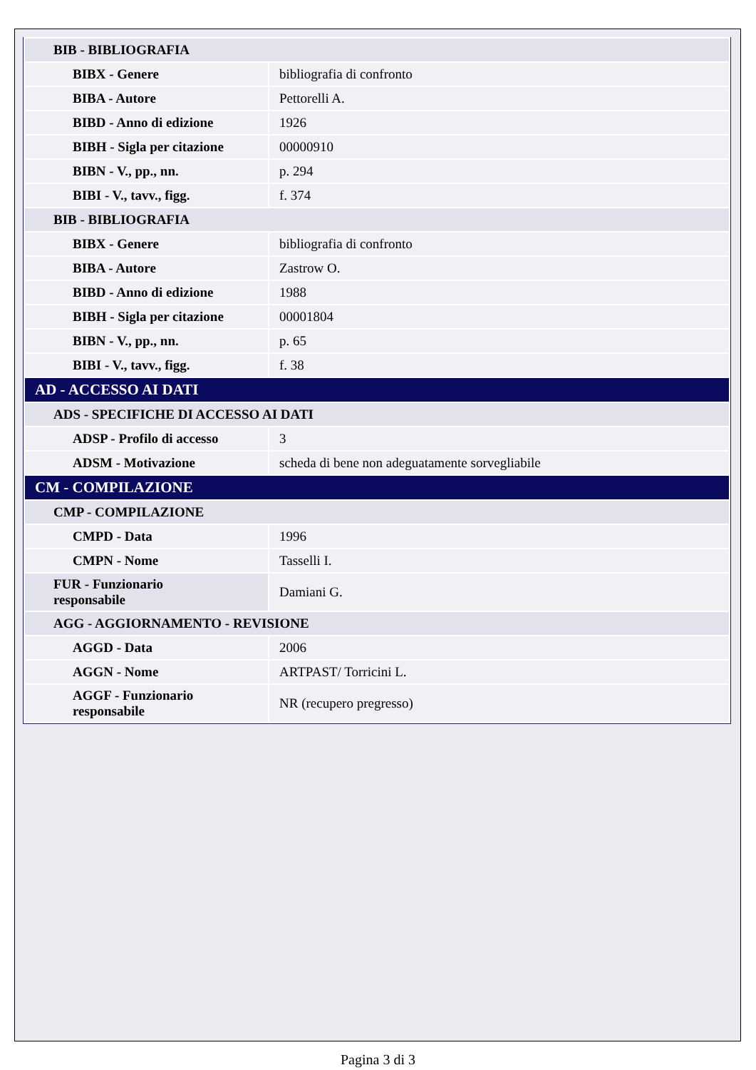| BIB - BIBLIOGRAFIA | |
| BIBX - Genere | bibliografia di confronto |
| BIBA - Autore | Pettorelli A. |
| BIBD - Anno di edizione | 1926 |
| BIBH - Sigla per citazione | 00000910 |
| BIBN - V., pp., nn. | p. 294 |
| BIBI - V., tavv., figg. | f. 374 |
| BIB - BIBLIOGRAFIA | |
| BIBX - Genere | bibliografia di confronto |
| BIBA - Autore | Zastrow O. |
| BIBD - Anno di edizione | 1988 |
| BIBH - Sigla per citazione | 00001804 |
| BIBN - V., pp., nn. | p. 65 |
| BIBI - V., tavv., figg. | f. 38 |
| AD - ACCESSO AI DATI | |
| ADS - SPECIFICHE DI ACCESSO AI DATI | |
| ADSP - Profilo di accesso | 3 |
| ADSM - Motivazione | scheda di bene non adeguatamente sorvegliabile |
| CM - COMPILAZIONE | |
| CMP - COMPILAZIONE | |
| CMPD - Data | 1996 |
| CMPN - Nome | Tasselli I. |
| FUR - Funzionario responsabile | Damiani G. |
| AGG - AGGIORNAMENTO - REVISIONE | |
| AGGD - Data | 2006 |
| AGGN - Nome | ARTPAST/ Torricini L. |
| AGGF - Funzionario responsabile | NR (recupero pregresso) |
Pagina 3 di 3